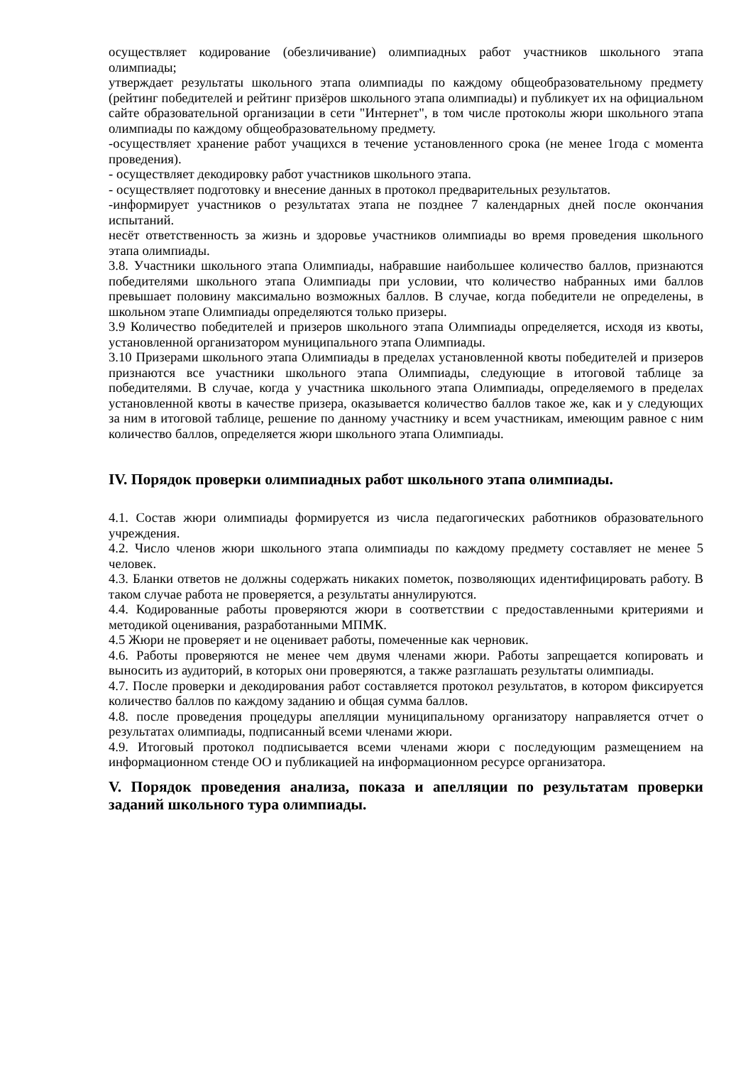осуществляет кодирование (обезличивание) олимпиадных работ участников школьного этапа олимпиады;
утверждает результаты школьного этапа олимпиады по каждому общеобразовательному предмету (рейтинг победителей и рейтинг призёров школьного этапа олимпиады) и публикует их на официальном сайте образовательной организации в сети "Интернет", в том числе протоколы жюри школьного этапа олимпиады по каждому общеобразовательному предмету.
-осуществляет хранение работ учащихся в течение установленного срока (не менее 1года с момента проведения).
- осуществляет декодировку работ участников школьного этапа.
- осуществляет подготовку и внесение данных в протокол предварительных результатов.
-информирует участников о результатах этапа не позднее 7 календарных дней после окончания испытаний.
несёт ответственность за жизнь и здоровье участников олимпиады во время проведения школьного этапа олимпиады.
3.8. Участники школьного этапа Олимпиады, набравшие наибольшее количество баллов, признаются победителями школьного этапа Олимпиады при условии, что количество набранных ими баллов превышает половину максимально возможных баллов. В случае, когда победители не определены, в школьном этапе Олимпиады определяются только призеры.
3.9 Количество победителей и призеров школьного этапа Олимпиады определяется, исходя из квоты, установленной организатором муниципального этапа Олимпиады.
3.10 Призерами школьного этапа Олимпиады в пределах установленной квоты победителей и призеров признаются все участники школьного этапа Олимпиады, следующие в итоговой таблице за победителями. В случае, когда у участника школьного этапа Олимпиады, определяемого в пределах установленной квоты в качестве призера, оказывается количество баллов такое же, как и у следующих за ним в итоговой таблице, решение по данному участнику и всем участникам, имеющим равное с ним количество баллов, определяется жюри школьного этапа Олимпиады.
IV. Порядок проверки олимпиадных работ школьного этапа олимпиады.
4.1. Состав жюри олимпиады формируется из числа педагогических работников образовательного учреждения.
4.2. Число членов жюри школьного этапа олимпиады по каждому предмету составляет не менее 5 человек.
4.3. Бланки ответов не должны содержать никаких пометок, позволяющих идентифицировать работу. В таком случае работа не проверяется, а результаты аннулируются.
4.4. Кодированные работы проверяются жюри в соответствии с предоставленными критериями и методикой оценивания, разработанными МПМК.
4.5 Жюри не проверяет и не оценивает работы, помеченные как черновик.
4.6. Работы проверяются не менее чем двумя членами жюри. Работы запрещается копировать и выносить из аудиторий, в которых они проверяются, а также разглашать результаты олимпиады.
4.7. После проверки и декодирования работ составляется протокол результатов, в котором фиксируется количество баллов по каждому заданию и общая сумма баллов.
4.8. после проведения процедуры апелляции муниципальному организатору направляется отчет о результатах олимпиады, подписанный всеми членами жюри.
4.9. Итоговый протокол подписывается всеми членами жюри с последующим размещением на информационном стенде ОО и публикацией на информационном ресурсе организатора.
V. Порядок проведения анализа, показа и апелляции по результатам проверки заданий школьного тура олимпиады.